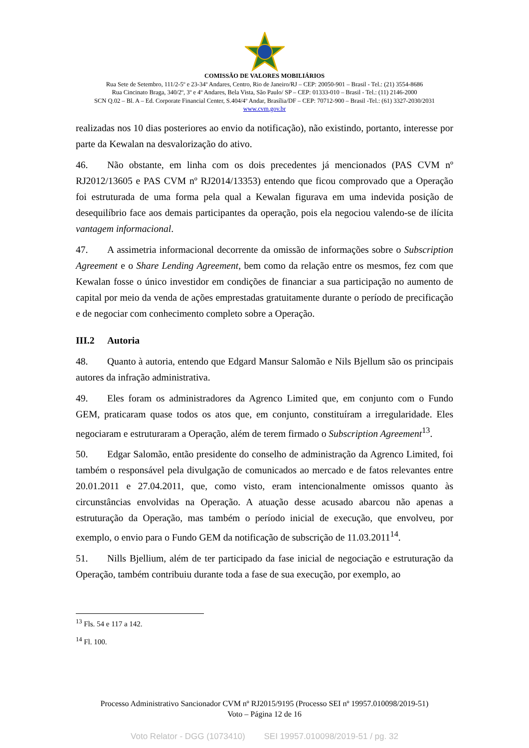COMISSÃO DE VALORES MOBILIÁRIOS
Rua Sete de Setembro, 111/2-5º e 23-34º Andares, Centro, Rio de Janeiro/RJ – CEP: 20050-901 – Brasil - Tel.: (21) 3554-8686
Rua Cincinato Braga, 340/2º, 3º e 4º Andares, Bela Vista, São Paulo/ SP – CEP: 01333-010 – Brasil - Tel.: (11) 2146-2000
SCN Q.02 – Bl. A – Ed. Corporate Financial Center, S.404/4º Andar, Brasília/DF – CEP: 70712-900 – Brasil -Tel.: (61) 3327-2030/2031
www.cvm.gov.br
realizadas nos 10 dias posteriores ao envio da notificação), não existindo, portanto, interesse por parte da Kewalan na desvalorização do ativo.
46. Não obstante, em linha com os dois precedentes já mencionados (PAS CVM nº RJ2012/13605 e PAS CVM nº RJ2014/13353) entendo que ficou comprovado que a Operação foi estruturada de uma forma pela qual a Kewalan figurava em uma indevida posição de desequilíbrio face aos demais participantes da operação, pois ela negociou valendo-se de ilícita vantagem informacional.
47. A assimetria informacional decorrente da omissão de informações sobre o Subscription Agreement e o Share Lending Agreement, bem como da relação entre os mesmos, fez com que Kewalan fosse o único investidor em condições de financiar a sua participação no aumento de capital por meio da venda de ações emprestadas gratuitamente durante o período de precificação e de negociar com conhecimento completo sobre a Operação.
III.2 Autoria
48. Quanto à autoria, entendo que Edgard Mansur Salomão e Nils Bjellum são os principais autores da infração administrativa.
49. Eles foram os administradores da Agrenco Limited que, em conjunto com o Fundo GEM, praticaram quase todos os atos que, em conjunto, constituíram a irregularidade. Eles negociaram e estruturaram a Operação, além de terem firmado o Subscription Agreement<sup>13</sup>.
50. Edgar Salomão, então presidente do conselho de administração da Agrenco Limited, foi também o responsável pela divulgação de comunicados ao mercado e de fatos relevantes entre 20.01.2011 e 27.04.2011, que, como visto, eram intencionalmente omissos quanto às circunstâncias envolvidas na Operação. A atuação desse acusado abarcou não apenas a estruturação da Operação, mas também o período inicial de execução, que envolveu, por exemplo, o envio para o Fundo GEM da notificação de subscrição de 11.03.2011<sup>14</sup>.
51. Nills Bjellium, além de ter participado da fase inicial de negociação e estruturação da Operação, também contribuiu durante toda a fase de sua execução, por exemplo, ao
<sup>13</sup> Fls. 54 e 117 a 142.
<sup>14</sup> Fl. 100.
Processo Administrativo Sancionador CVM nº RJ2015/9195 (Processo SEI nº 19957.010098/2019-51)
Voto – Página 12 de 16
Voto Relator - DGG (1073410) SEI 19957.010098/2019-51 / pg. 32